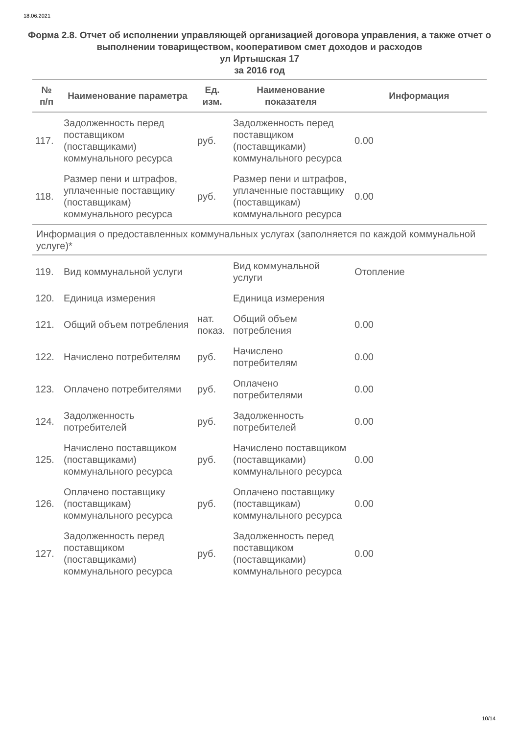18.06.2021
Форма 2.8. Отчет об исполнении управляющей организацией договора управления, а также отчет о выполнении товариществом, кооперативом смет доходов и расходов
ул Иртышская 17
за 2016 год
| № п/п | Наименование параметра | Ед. изм. | Наименование показателя | Информация |
| --- | --- | --- | --- | --- |
| 117. | Задолженность перед поставщиком (поставщиками) коммунального ресурса | руб. | Задолженность перед поставщиком (поставщиками) коммунального ресурса | 0.00 |
| 118. | Размер пени и штрафов, уплаченные поставщику (поставщикам) коммунального ресурса | руб. | Размер пени и штрафов, уплаченные поставщику (поставщикам) коммунального ресурса | 0.00 |
| Информация о предоставленных коммунальных услугах (заполняется по каждой коммунальной услуге)* | | | | |
| 119. | Вид коммунальной услуги | | Вид коммунальной услуги | Отопление |
| 120. | Единица измерения | | Единица измерения | |
| 121. | Общий объем потребления | нат. показ. | Общий объем потребления | 0.00 |
| 122. | Начислено потребителям | руб. | Начислено потребителям | 0.00 |
| 123. | Оплачено потребителями | руб. | Оплачено потребителями | 0.00 |
| 124. | Задолженность потребителей | руб. | Задолженность потребителей | 0.00 |
| 125. | Начислено поставщиком (поставщиками) коммунального ресурса | руб. | Начислено поставщиком (поставщиками) коммунального ресурса | 0.00 |
| 126. | Оплачено поставщику (поставщикам) коммунального ресурса | руб. | Оплачено поставщику (поставщикам) коммунального ресурса | 0.00 |
| 127. | Задолженность перед поставщиком (поставщиками) коммунального ресурса | руб. | Задолженность перед поставщиком (поставщиками) коммунального ресурса | 0.00 |
10/14